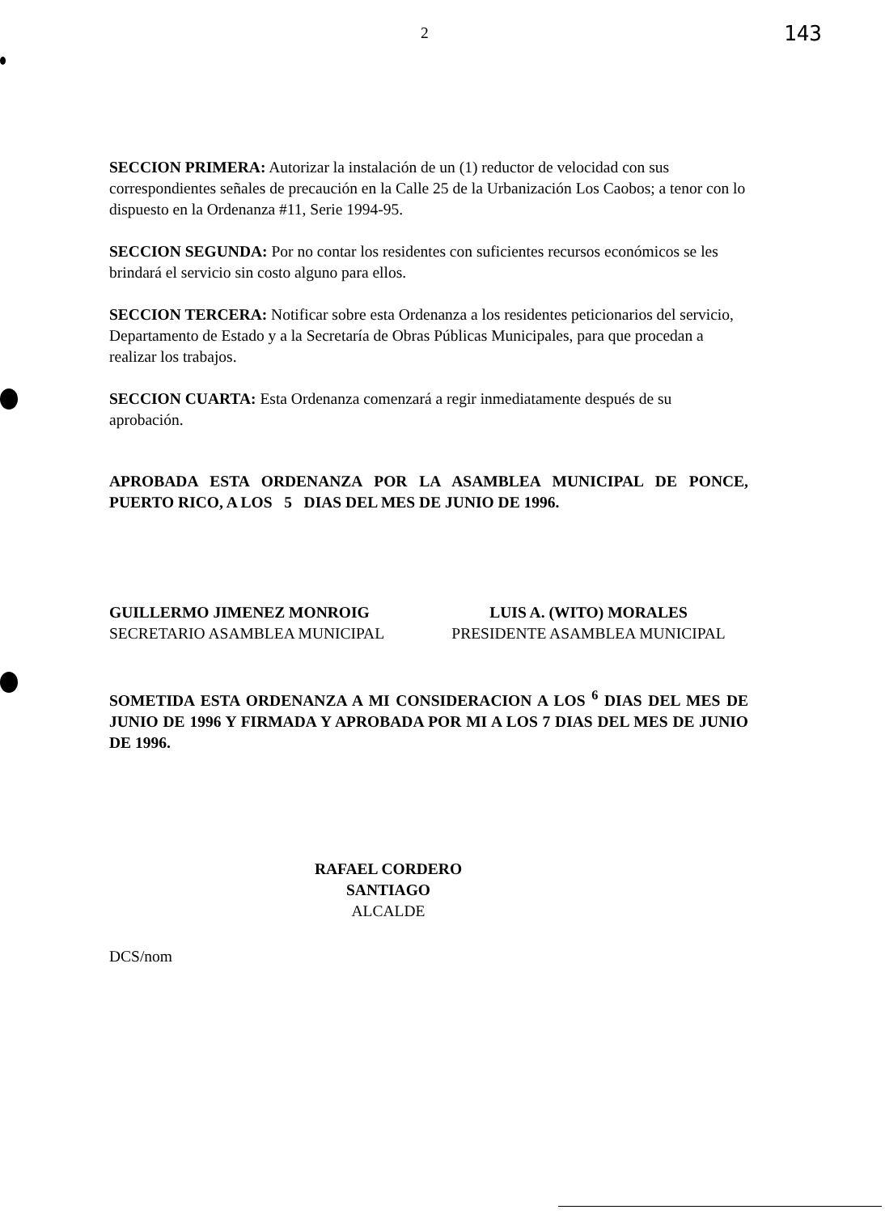2 143
SECCION PRIMERA: Autorizar la instalación de un (1) reductor de velocidad con sus correspondientes señales de precaución en la Calle 25 de la Urbanización Los Caobos; a tenor con lo dispuesto en la Ordenanza #11, Serie 1994-95.
SECCION SEGUNDA: Por no contar los residentes con suficientes recursos económicos se les brindará el servicio sin costo alguno para ellos.
SECCION TERCERA: Notificar sobre esta Ordenanza a los residentes peticionarios del servicio, Departamento de Estado y a la Secretaría de Obras Públicas Municipales, para que procedan a realizar los trabajos.
SECCION CUARTA: Esta Ordenanza comenzará a regir inmediatamente después de su aprobación.
APROBADA ESTA ORDENANZA POR LA ASAMBLEA MUNICIPAL DE PONCE, PUERTO RICO, A LOS 5 DIAS DEL MES DE JUNIO DE 1996.
GUILLERMO JIMENEZ MONROIG
SECRETARIO ASAMBLEA MUNICIPAL
LUIS A. (WITO) MORALES
PRESIDENTE ASAMBLEA MUNICIPAL
SOMETIDA ESTA ORDENANZA A MI CONSIDERACION A LOS <sup>6</sup> DIAS DEL MES DE JUNIO DE 1996 Y FIRMADA Y APROBADA POR MI A LOS 7 DIAS DEL MES DE JUNIO DE 1996.
RAFAEL CORDERO SANTIAGO
ALCALDE
DCS/nom